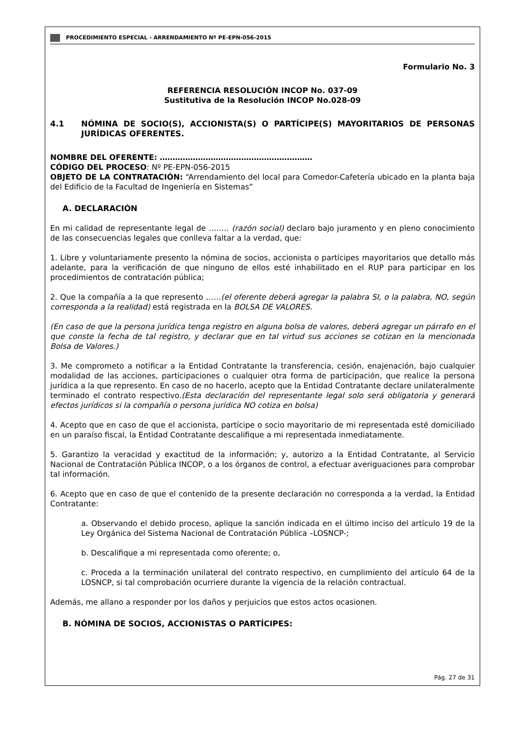PROCEDIMIENTO ESPECIAL - ARRENDAMIENTO Nº PE-EPN-056-2015
Formulario No. 3
REFERENCIA RESOLUCIÓN INCOP No. 037-09
Sustitutiva de la Resolución INCOP No.028-09
4.1 NÓMINA DE SOCIO(S), ACCIONISTA(S) O PARTÍCIPE(S) MAYORITARIOS DE PERSONAS JURÍDICAS OFERENTES.
NOMBRE DEL OFERENTE: ……………………………………………………
CÓDIGO DEL PROCESO: Nº PE-EPN-056-2015
OBJETO DE LA CONTRATACIÓN: “Arrendamiento del local para Comedor-Cafetería ubicado en la planta baja del Edificio de la Facultad de Ingeniería en Sistemas”
A. DECLARACIÓN
En mi calidad de representante legal de …….. (razón social) declaro bajo juramento y en pleno conocimiento de las consecuencias legales que conlleva faltar a la verdad, que:
1. Libre y voluntariamente presento la nómina de socios, accionista o partícipes mayoritarios que detallo más adelante, para la verificación de que ninguno de ellos esté inhabilitado en el RUP para participar en los procedimientos de contratación pública;
2. Que la compañía a la que represento ……(el oferente deberá agregar la palabra SI, o la palabra, NO, según corresponda a la realidad) está registrada en la BOLSA DE VALORES.
(En caso de que la persona jurídica tenga registro en alguna bolsa de valores, deberá agregar un párrafo en el que conste la fecha de tal registro, y declarar que en tal virtud sus acciones se cotizan en la mencionada Bolsa de Valores.)
3. Me comprometo a notificar a la Entidad Contratante la transferencia, cesión, enajenación, bajo cualquier modalidad de las acciones, participaciones o cualquier otra forma de participación, que realice la persona jurídica a la que represento. En caso de no hacerlo, acepto que la Entidad Contratante declare unilateralmente terminado el contrato respectivo.(Esta declaración del representante legal solo será obligatoria y generará efectos jurídicos si la compañía o persona jurídica NO cotiza en bolsa)
4. Acepto que en caso de que el accionista, partícipe o socio mayoritario de mi representada esté domiciliado en un paraíso fiscal, la Entidad Contratante descalifique a mi representada inmediatamente.
5. Garantizo la veracidad y exactitud de la información; y, autorizo a la Entidad Contratante, al Servicio Nacional de Contratación Pública INCOP, o a los órganos de control, a efectuar averiguaciones para comprobar tal información.
6. Acepto que en caso de que el contenido de la presente declaración no corresponda a la verdad, la Entidad Contratante:
a. Observando el debido proceso, aplique la sanción indicada en el último inciso del artículo 19 de la Ley Orgánica del Sistema Nacional de Contratación Pública –LOSNCP-;
b. Descalifique a mi representada como oferente; o,
c. Proceda a la terminación unilateral del contrato respectivo, en cumplimiento del artículo 64 de la LOSNCP, si tal comprobación ocurriere durante la vigencia de la relación contractual.
Además, me allano a responder por los daños y perjuicios que estos actos ocasionen.
B. NÓMINA DE SOCIOS, ACCIONISTAS O PARTÍCIPES:
Pág. 27 de 31